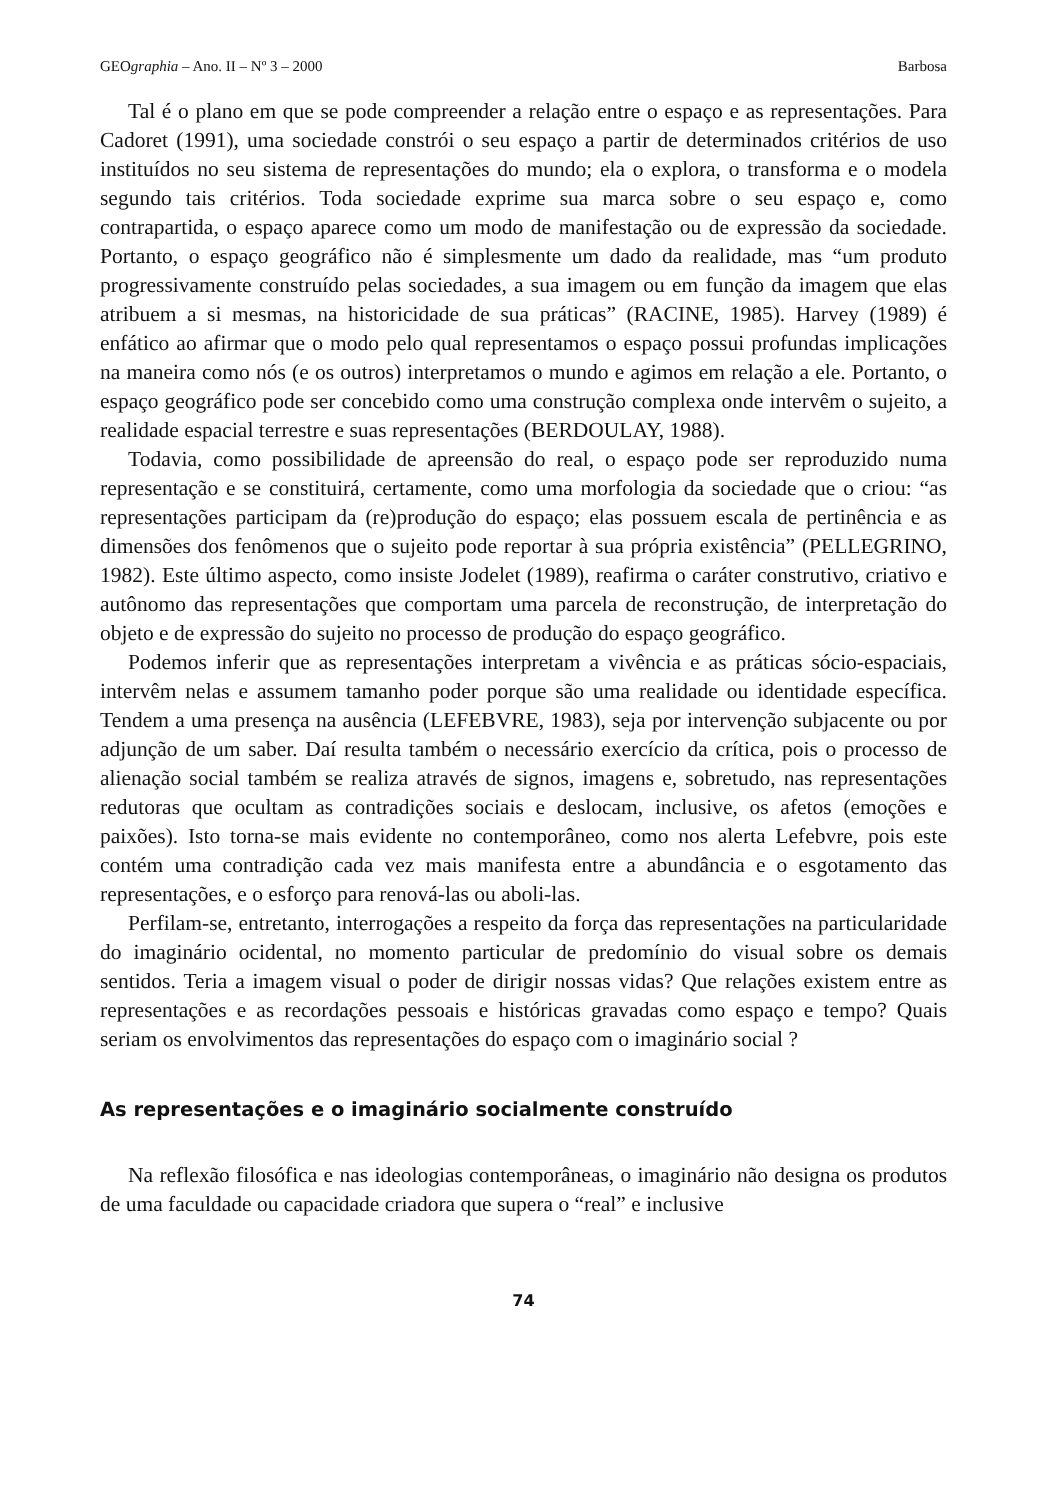GEOgraphia – Ano. II – Nº 3 – 2000 Barbosa
Tal é o plano em que se pode compreender a relação entre o espaço e as representações. Para Cadoret (1991), uma sociedade constrói o seu espaço a partir de determinados critérios de uso instituídos no seu sistema de representações do mundo; ela o explora, o transforma e o modela segundo tais critérios. Toda sociedade exprime sua marca sobre o seu espaço e, como contrapartida, o espaço aparece como um modo de manifestação ou de expressão da sociedade. Portanto, o espaço geográfico não é simplesmente um dado da realidade, mas “um produto progressivamente construído pelas sociedades, a sua imagem ou em função da imagem que elas atribuem a si mesmas, na historicidade de sua práticas” (RACINE, 1985). Harvey (1989) é enfático ao afirmar que o modo pelo qual representamos o espaço possui profundas implicações na maneira como nós (e os outros) interpretamos o mundo e agimos em relação a ele. Portanto, o espaço geográfico pode ser concebido como uma construção complexa onde intervêm o sujeito, a realidade espacial terrestre e suas representações (BERDOULAY, 1988).
Todavia, como possibilidade de apreensão do real, o espaço pode ser reproduzido numa representação e se constituirá, certamente, como uma morfologia da sociedade que o criou: “as representações participam da (re)produção do espaço; elas possuem escala de pertinência e as dimensões dos fenômenos que o sujeito pode reportar à sua própria existência” (PELLEGRINO, 1982). Este último aspecto, como insiste Jodelet (1989), reafirma o caráter construtivo, criativo e autônomo das representações que comportam uma parcela de reconstrução, de interpretação do objeto e de expressão do sujeito no processo de produção do espaço geográfico.
Podemos inferir que as representações interpretam a vivência e as práticas sócio-espaciais, intervêm nelas e assumem tamanho poder porque são uma realidade ou identidade específica. Tendem a uma presença na ausência (LEFEBVRE, 1983), seja por intervenção subjacente ou por adjunção de um saber. Daí resulta também o necessário exercício da crítica, pois o processo de alienação social também se realiza através de signos, imagens e, sobretudo, nas representações redutoras que ocultam as contradições sociais e deslocam, inclusive, os afetos (emoções e paixões). Isto torna-se mais evidente no contemporâneo, como nos alerta Lefebvre, pois este contém uma contradição cada vez mais manifesta entre a abundância e o esgotamento das representações, e o esforço para renová-las ou aboli-las.
Perfilam-se, entretanto, interrogações a respeito da força das representações na particularidade do imaginário ocidental, no momento particular de predomínio do visual sobre os demais sentidos. Teria a imagem visual o poder de dirigir nossas vidas? Que relações existem entre as representações e as recordações pessoais e históricas gravadas como espaço e tempo? Quais seriam os envolvimentos das representações do espaço com o imaginário social ?
As representações e o imaginário socialmente construído
Na reflexão filosófica e nas ideologias contemporâneas, o imaginário não designa os produtos de uma faculdade ou capacidade criadora que supera o “real” e inclusive
74